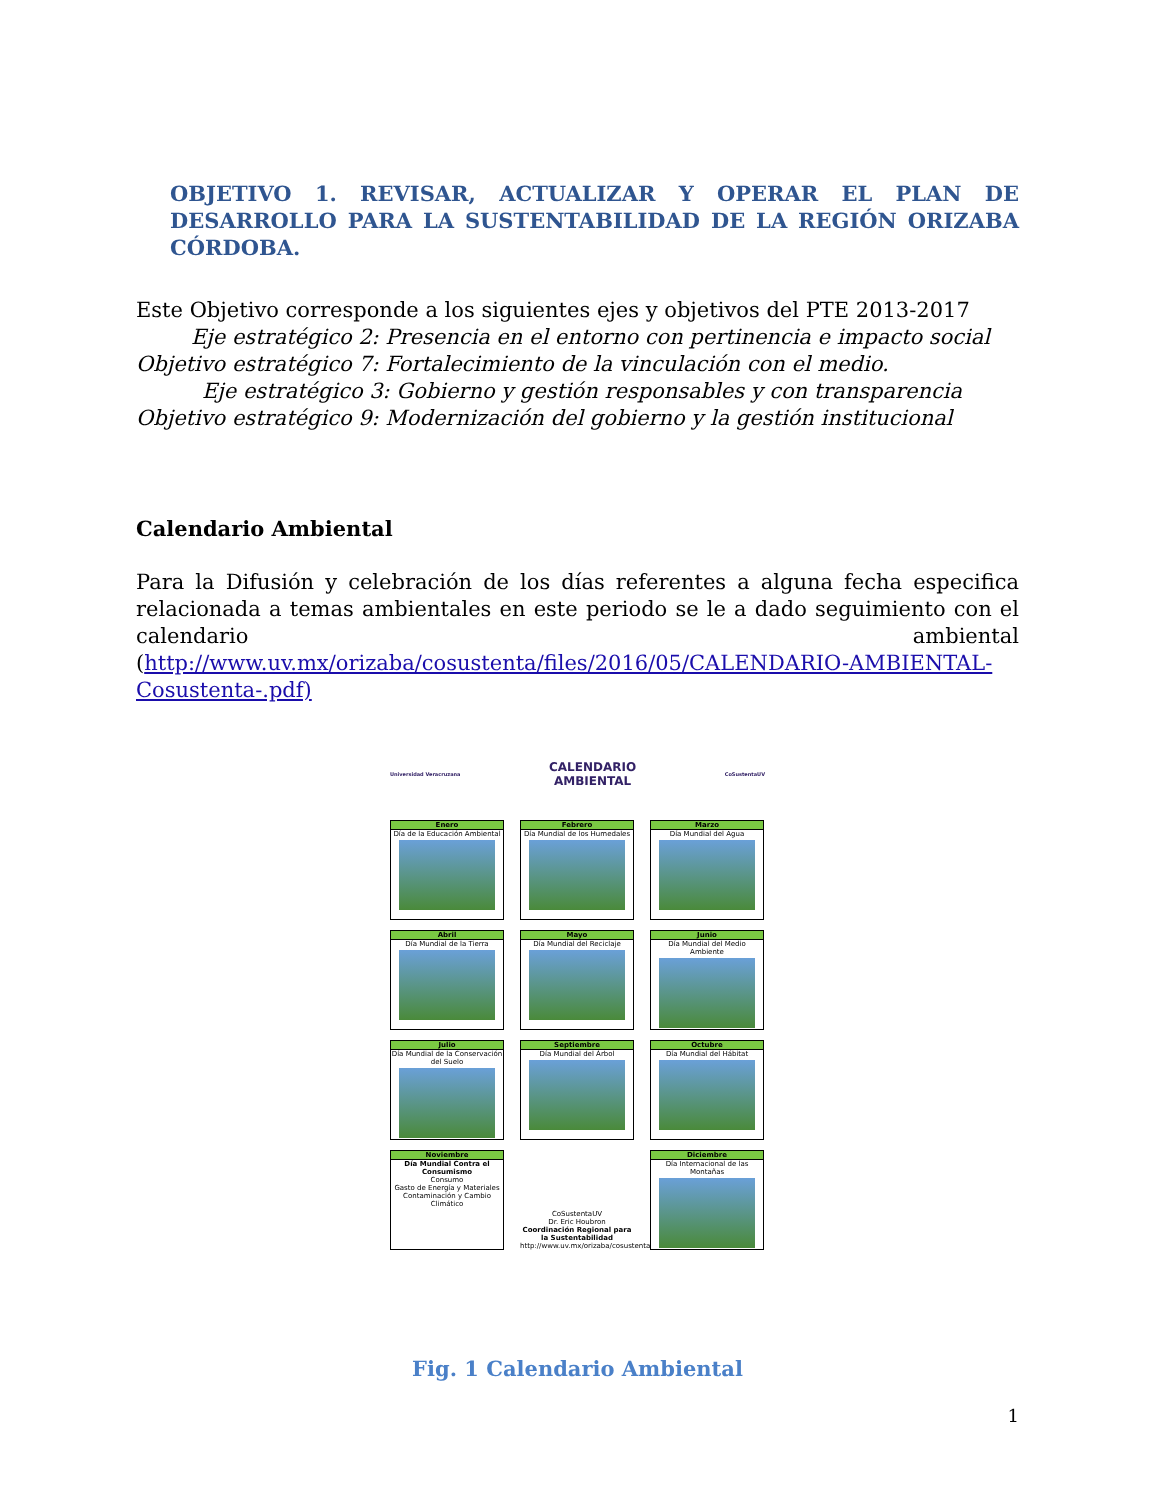OBJETIVO 1. REVISAR, ACTUALIZAR Y OPERAR EL PLAN DE DESARROLLO PARA LA SUSTENTABILIDAD DE LA REGIÓN ORIZABA CÓRDOBA.
Este Objetivo corresponde a los siguientes ejes y objetivos del PTE 2013-2017
Eje estratégico 2: Presencia en el entorno con pertinencia e impacto social
Objetivo estratégico 7: Fortalecimiento de la vinculación con el medio.
Eje estratégico 3: Gobierno y gestión responsables y con transparencia
Objetivo estratégico 9: Modernización del gobierno y la gestión institucional
Calendario Ambiental
Para la Difusión y celebración de los días referentes a alguna fecha especifica relacionada a temas ambientales en este periodo se le a dado seguimiento con el calendario ambiental (http://www.uv.mx/orizaba/cosustenta/files/2016/05/CALENDARIO-AMBIENTAL-Cosustenta-.pdf)
Universidad Veracruzana CALENDARIO
AMBIENTAL CoSustentaUV
Enero
Día de la Educación Ambiental
Febrero
Día Mundial de los Humedales
Marzo
Día Mundial del Agua
Abril
Día Mundial de la Tierra
Mayo
Día Mundial del Reciclaje
Junio
Día Mundial del Medio Ambiente
Julio
Día Mundial de la Conservación del Suelo
Septiembre
Día Mundial del Árbol
Octubre
Día Mundial del Hábitat
Noviembre
Día Mundial Contra el Consumismo
Consumo
Gasto de Energía y Materiales
Contaminación y Cambio Climático
CoSustentaUV
Dr. Eric Houbron
Coordinación Regional para la Sustentabilidad
http://www.uv.mx/orizaba/cosustenta
Diciembre
Día Internacional de las Montañas
Fig. 1 Calendario Ambiental
1